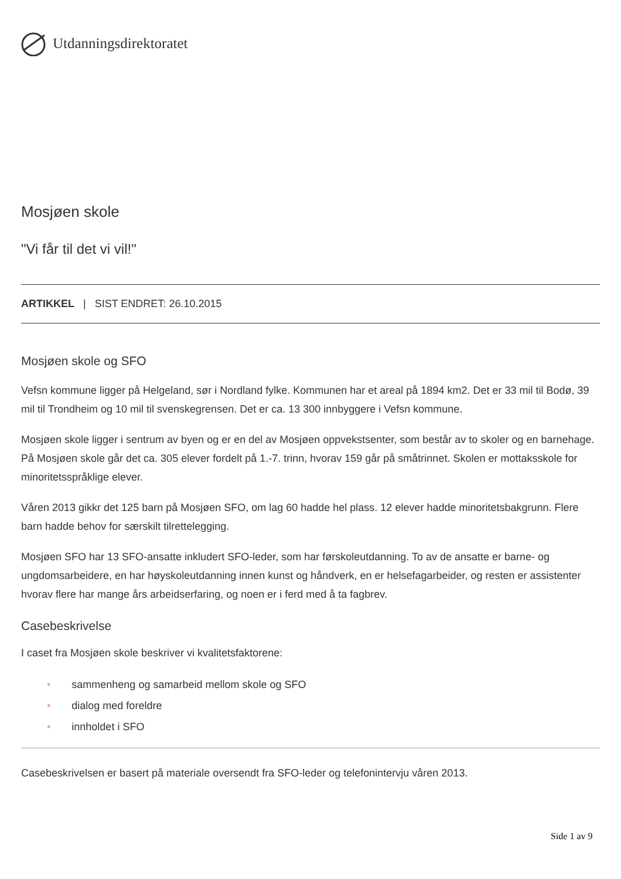Utdanningsdirektoratet
Mosjøen skole
"Vi får til det vi vil!"
ARTIKKEL | SIST ENDRET: 26.10.2015
Mosjøen skole og SFO
Vefsn kommune ligger på Helgeland, sør i Nordland fylke. Kommunen har et areal på 1894 km2. Det er 33 mil til Bodø, 39 mil til Trondheim og 10 mil til svenskegrensen. Det er ca. 13 300 innbyggere i Vefsn kommune.
Mosjøen skole ligger i sentrum av byen og er en del av Mosjøen oppvekstsenter, som består av to skoler og en barnehage. På Mosjøen skole går det ca. 305 elever fordelt på 1.-7. trinn, hvorav 159 går på småtrinnet. Skolen er mottaksskole for minoritetsspråklige elever.
Våren 2013 gikkr det 125 barn på Mosjøen SFO, om lag 60 hadde hel plass. 12 elever hadde minoritetsbakgrunn. Flere barn hadde behov for særskilt tilrettelegging.
Mosjøen SFO har 13 SFO-ansatte inkludert SFO-leder, som har førskoleutdanning. To av de ansatte er barne- og ungdomsarbeidere, en har høyskoleutdanning innen kunst og håndverk, en er helsefagarbeider, og resten er assistenter hvorav flere har mange års arbeidserfaring, og noen er i ferd med å ta fagbrev.
Casebeskrivelse
I caset fra Mosjøen skole beskriver vi kvalitetsfaktorene:
• sammenheng og samarbeid mellom skole og SFO
• dialog med foreldre
• innholdet i SFO
Casebeskrivelsen er basert på materiale oversendt fra SFO-leder og telefonintervju våren 2013.
Side 1 av 9